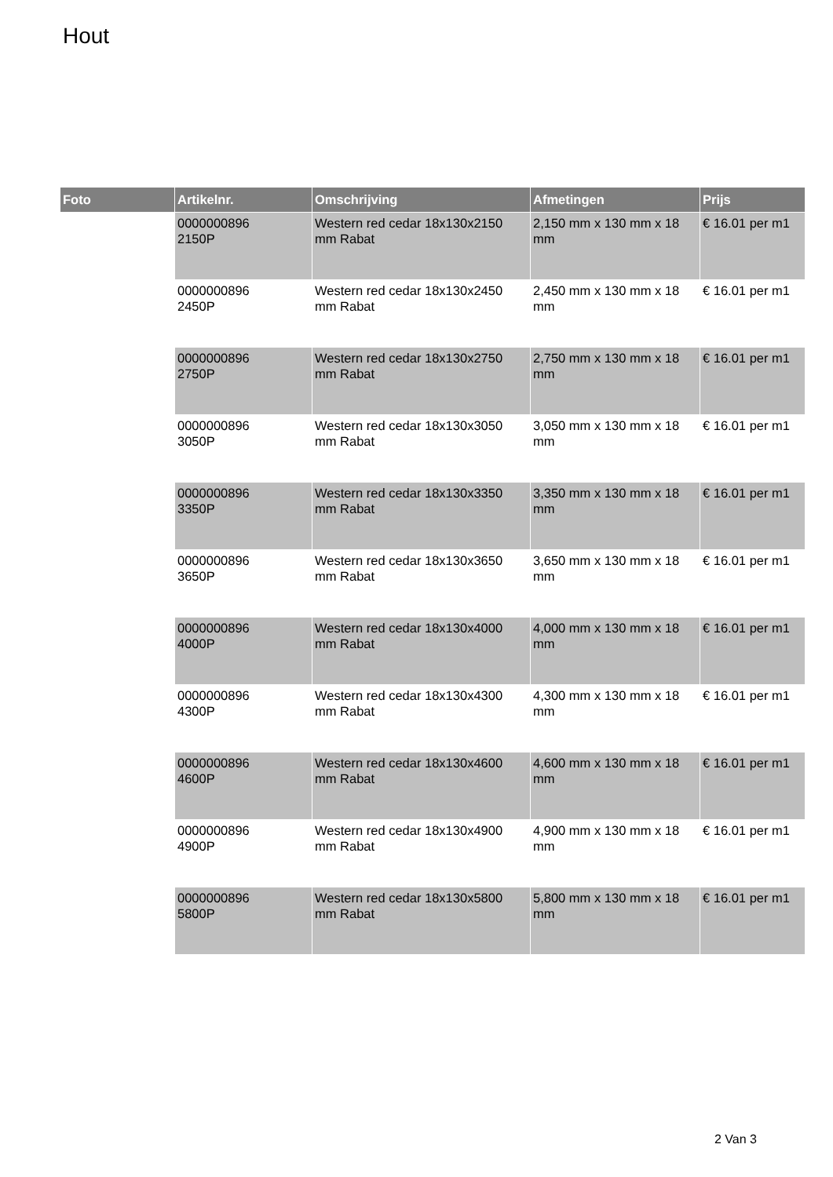Hout
| Foto | Artikelnr. | Omschrijving | Afmetingen | Prijs |
| --- | --- | --- | --- | --- |
| | 0000000896 2150P | Western red cedar 18x130x2150 mm Rabat | 2,150 mm x 130 mm x 18 mm | € 16.01 per m1 |
| | 0000000896 2450P | Western red cedar 18x130x2450 mm Rabat | 2,450 mm x 130 mm x 18 mm | € 16.01 per m1 |
| | 0000000896 2750P | Western red cedar 18x130x2750 mm Rabat | 2,750 mm x 130 mm x 18 mm | € 16.01 per m1 |
| | 0000000896 3050P | Western red cedar 18x130x3050 mm Rabat | 3,050 mm x 130 mm x 18 mm | € 16.01 per m1 |
| | 0000000896 3350P | Western red cedar 18x130x3350 mm Rabat | 3,350 mm x 130 mm x 18 mm | € 16.01 per m1 |
| | 0000000896 3650P | Western red cedar 18x130x3650 mm Rabat | 3,650 mm x 130 mm x 18 mm | € 16.01 per m1 |
| | 0000000896 4000P | Western red cedar 18x130x4000 mm Rabat | 4,000 mm x 130 mm x 18 mm | € 16.01 per m1 |
| | 0000000896 4300P | Western red cedar 18x130x4300 mm Rabat | 4,300 mm x 130 mm x 18 mm | € 16.01 per m1 |
| | 0000000896 4600P | Western red cedar 18x130x4600 mm Rabat | 4,600 mm x 130 mm x 18 mm | € 16.01 per m1 |
| | 0000000896 4900P | Western red cedar 18x130x4900 mm Rabat | 4,900 mm x 130 mm x 18 mm | € 16.01 per m1 |
| | 0000000896 5800P | Western red cedar 18x130x5800 mm Rabat | 5,800 mm x 130 mm x 18 mm | € 16.01 per m1 |
2 Van 3